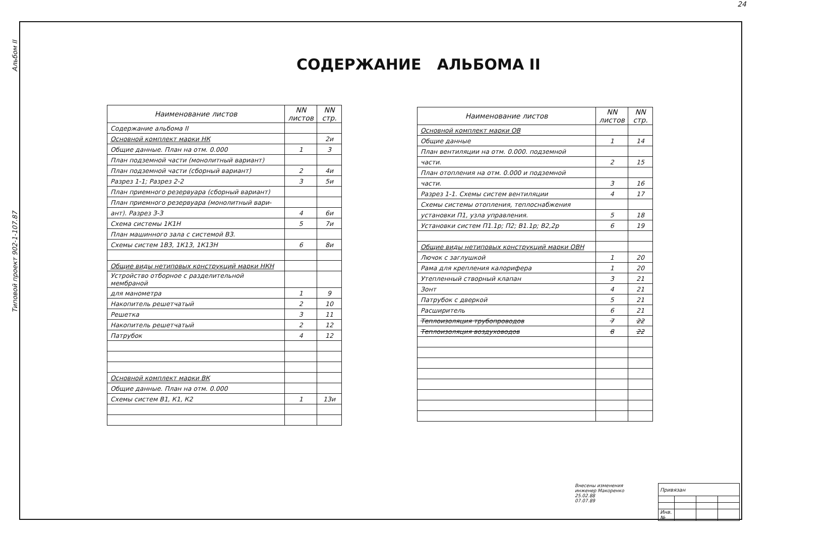24
Типовой проект 902-1-107.87 Альбом II
СОДЕРЖАНИЕ АЛЬБОМА II
| Наименование листов | NN листов | NN стр. |
| --- | --- | --- |
| Содержание альбома II | | |
| Основной комплект марки НК | | 2и |
| Общие данные. План на отм. 0.000 | 1 | 3 |
| План подземной части (монолитный вариант) | | |
| План подземной части (сборный вариант) | 2 | 4и |
| Разрез 1-1; Разрез 2-2 | 3 | 5и |
| План приемного резервуара (сборный вариант) | | |
| План приемного резервуара (монолитный вари- | | |
| ант). Разрез 3-3 | 4 | 6и |
| Схема системы 1К1Н | 5 | 7и |
| План машинного зала с системой В3. | | |
| Схемы систем 1В3, 1К13, 1К13Н | 6 | 8и |
| Общие виды нетиповых конструкций марки НКН | | |
| Устройство отборное с разделительной мембраной | | |
| для манометра | 1 | 9 |
| Накопитель решетчатый | 2 | 10 |
| Решетка | 3 | 11 |
| Накопитель решетчатый | 2 | 12 |
| Патрубок | 4 | 12 |
| Основной комплект марки ВК | | |
| Общие данные. План на отм. 0.000 | | |
| Схемы систем В1, К1, К2 | 1 | 13и |
| Наименование листов | NN листов | NN стр. |
| --- | --- | --- |
| Основной комплект марки ОВ | | |
| Общие данные | 1 | 14 |
| План вентиляции на отм. 0.000. подземной | | |
| части. | 2 | 15 |
| План отопления на отм. 0.000 и подземной | | |
| части. | 3 | 16 |
| Разрез 1-1. Схемы систем вентиляции | 4 | 17 |
| Схемы системы отопления, теплоснабжения | | |
| установки П1, узла управления. | 5 | 18 |
| Установки систем П1.1р; П2; В1.1р; В2,2р | 6 | 19 |
| Общие виды нетиповых конструкций марки ОВН | | |
| Лючок с заглушкой | 1 | 20 |
| Рама для крепления калорифера | 1 | 20 |
| Утепленный створный клапан | 3 | 21 |
| Зонт | 4 | 21 |
| Патрубок с дверкой | 5 | 21 |
| Расширитель | 6 | 21 |
| Теплоизоляция трубопроводов | 7 | 22 |
| Теплоизоляция воздуховодов | 8 | 22 |
Внесены изменения
инженер Макоренко
25.02.88
07.07.89
| Привязан | | | |
| Инв. № | | | |